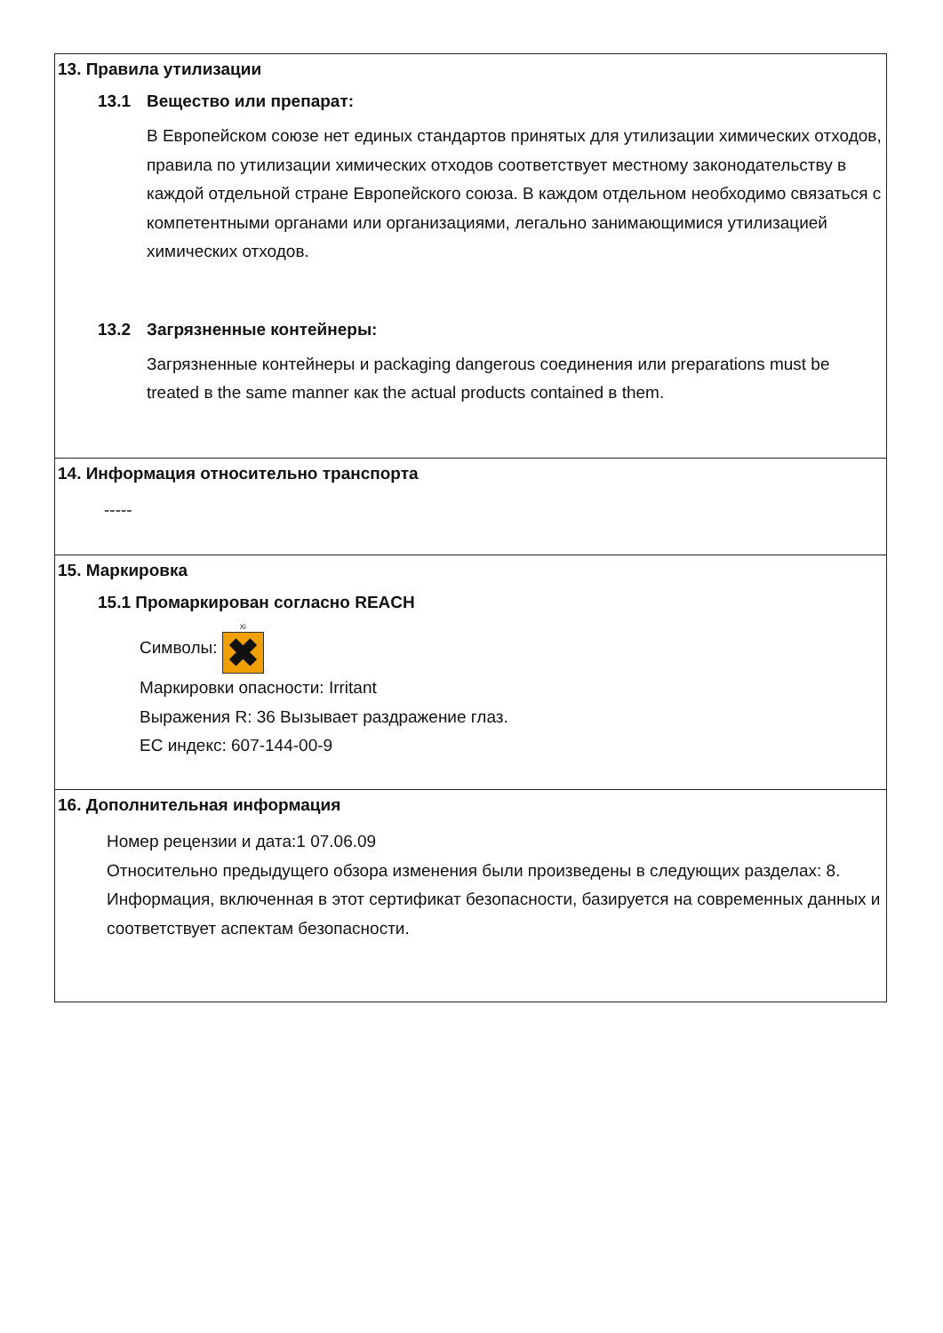13. Правила утилизации
13.1 Вещество или препарат:
В Европейском союзе нет единых стандартов принятых для утилизации химических отходов, правила по утилизации химических отходов соответствует местному законодательству в каждой отдельной стране Европейского союза. В каждом отдельном необходимо связаться с компетентными органами или организациями, легально занимающимися утилизацией химических отходов.
13.2 Загрязненные контейнеры:
Загрязненные контейнеры и packaging dangerous соединения или preparations must be treated в the same manner как the actual products contained в them.
14. Информация относительно транспорта
-----
15. Маркировка
15.1 Промаркирован согласно REACH
Символы: Xi ✖
Маркировки опасности: Irritant
Выражения R: 36 Вызывает раздражение глаз.
ЕС индекс: 607-144-00-9
16. Дополнительная информация
Номер рецензии и дата:1 07.06.09
Относительно предыдущего обзора изменения были произведены в следующих разделах: 8.
Информация, включенная в этот сертификат безопасности, базируется на современных данных и соответствует аспектам безопасности.